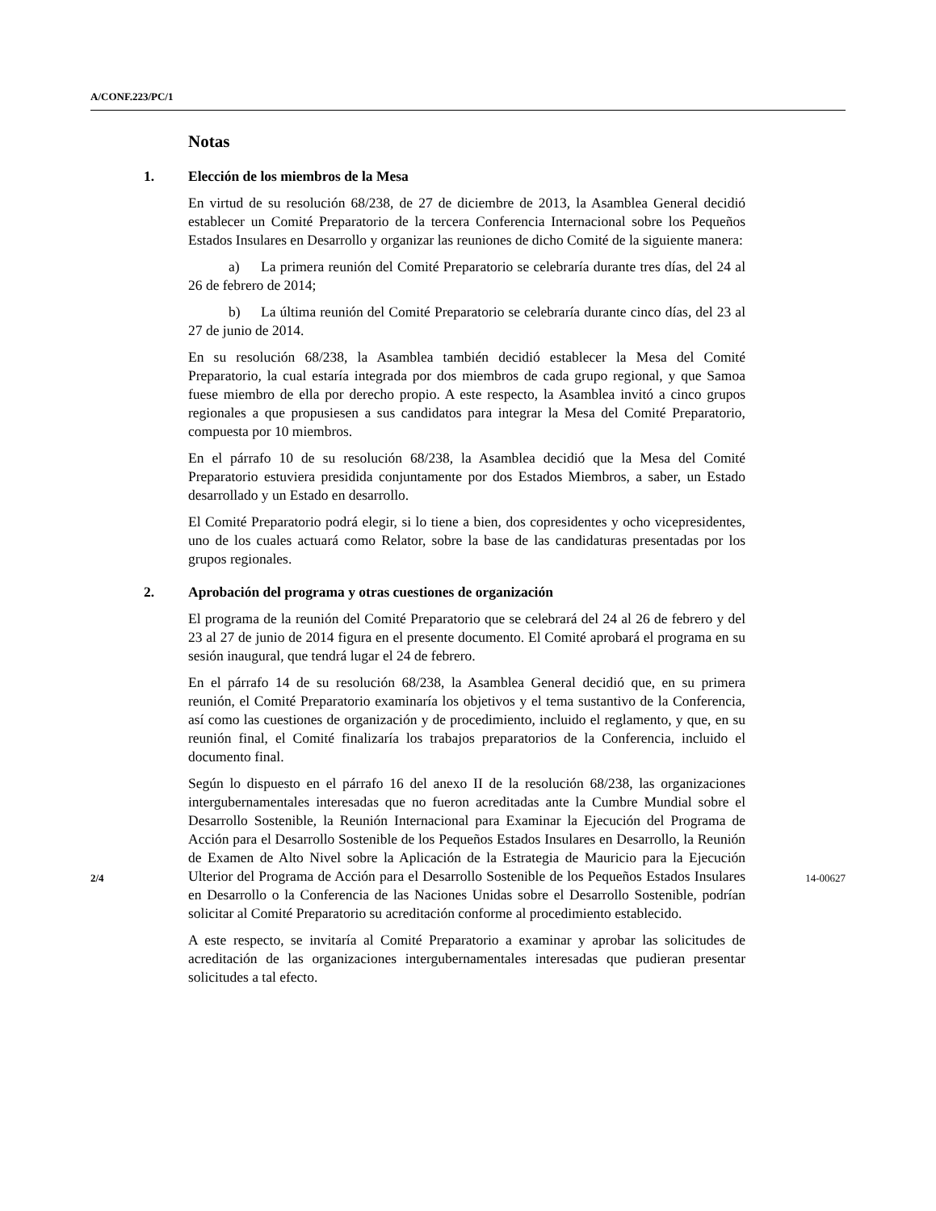A/CONF.223/PC/1
Notas
1. Elección de los miembros de la Mesa
En virtud de su resolución 68/238, de 27 de diciembre de 2013, la Asamblea General decidió establecer un Comité Preparatorio de la tercera Conferencia Internacional sobre los Pequeños Estados Insulares en Desarrollo y organizar las reuniones de dicho Comité de la siguiente manera:
a) La primera reunión del Comité Preparatorio se celebraría durante tres días, del 24 al 26 de febrero de 2014;
b) La última reunión del Comité Preparatorio se celebraría durante cinco días, del 23 al 27 de junio de 2014.
En su resolución 68/238, la Asamblea también decidió establecer la Mesa del Comité Preparatorio, la cual estaría integrada por dos miembros de cada grupo regional, y que Samoa fuese miembro de ella por derecho propio. A este respecto, la Asamblea invitó a cinco grupos regionales a que propusiesen a sus candidatos para integrar la Mesa del Comité Preparatorio, compuesta por 10 miembros.
En el párrafo 10 de su resolución 68/238, la Asamblea decidió que la Mesa del Comité Preparatorio estuviera presidida conjuntamente por dos Estados Miembros, a saber, un Estado desarrollado y un Estado en desarrollo.
El Comité Preparatorio podrá elegir, si lo tiene a bien, dos copresidentes y ocho vicepresidentes, uno de los cuales actuará como Relator, sobre la base de las candidaturas presentadas por los grupos regionales.
2. Aprobación del programa y otras cuestiones de organización
El programa de la reunión del Comité Preparatorio que se celebrará del 24 al 26 de febrero y del 23 al 27 de junio de 2014 figura en el presente documento. El Comité aprobará el programa en su sesión inaugural, que tendrá lugar el 24 de febrero.
En el párrafo 14 de su resolución 68/238, la Asamblea General decidió que, en su primera reunión, el Comité Preparatorio examinaría los objetivos y el tema sustantivo de la Conferencia, así como las cuestiones de organización y de procedimiento, incluido el reglamento, y que, en su reunión final, el Comité finalizaría los trabajos preparatorios de la Conferencia, incluido el documento final.
Según lo dispuesto en el párrafo 16 del anexo II de la resolución 68/238, las organizaciones intergubernamentales interesadas que no fueron acreditadas ante la Cumbre Mundial sobre el Desarrollo Sostenible, la Reunión Internacional para Examinar la Ejecución del Programa de Acción para el Desarrollo Sostenible de los Pequeños Estados Insulares en Desarrollo, la Reunión de Examen de Alto Nivel sobre la Aplicación de la Estrategia de Mauricio para la Ejecución Ulterior del Programa de Acción para el Desarrollo Sostenible de los Pequeños Estados Insulares en Desarrollo o la Conferencia de las Naciones Unidas sobre el Desarrollo Sostenible, podrían solicitar al Comité Preparatorio su acreditación conforme al procedimiento establecido.
A este respecto, se invitaría al Comité Preparatorio a examinar y aprobar las solicitudes de acreditación de las organizaciones intergubernamentales interesadas que pudieran presentar solicitudes a tal efecto.
2/4 14-00627